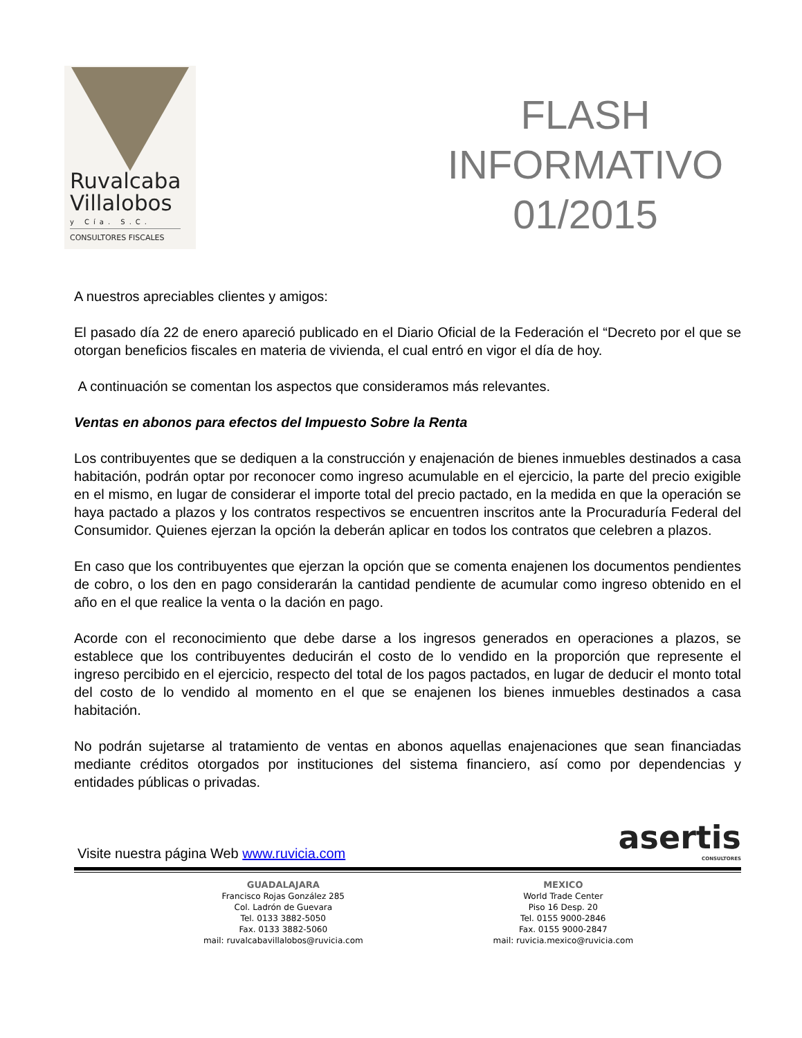Ruvalcaba
Villalobos
y Cía. S.C.
CONSULTORES FISCALES
FLASH
INFORMATIVO
01/2015
A nuestros apreciables clientes y amigos:
El pasado día 22 de enero apareció publicado en el Diario Oficial de la Federación el “Decreto por el que se otorgan beneficios fiscales en materia de vivienda, el cual entró en vigor el día de hoy.
A continuación se comentan los aspectos que consideramos más relevantes.
Ventas en abonos para efectos del Impuesto Sobre la Renta
Los contribuyentes que se dediquen a la construcción y enajenación de bienes inmuebles destinados a casa habitación, podrán optar por reconocer como ingreso acumulable en el ejercicio, la parte del precio exigible en el mismo, en lugar de considerar el importe total del precio pactado, en la medida en que la operación se haya pactado a plazos y los contratos respectivos se encuentren inscritos ante la Procuraduría Federal del Consumidor. Quienes ejerzan la opción la deberán aplicar en todos los contratos que celebren a plazos.
En caso que los contribuyentes que ejerzan la opción que se comenta enajenen los documentos pendientes de cobro, o los den en pago considerarán la cantidad pendiente de acumular como ingreso obtenido en el año en el que realice la venta o la dación en pago.
Acorde con el reconocimiento que debe darse a los ingresos generados en operaciones a plazos, se establece que los contribuyentes deducirán el costo de lo vendido en la proporción que represente el ingreso percibido en el ejercicio, respecto del total de los pagos pactados, en lugar de deducir el monto total del costo de lo vendido al momento en el que se enajenen los bienes inmuebles destinados a casa habitación.
No podrán sujetarse al tratamiento de ventas en abonos aquellas enajenaciones que sean financiadas mediante créditos otorgados por instituciones del sistema financiero, así como por dependencias y entidades públicas o privadas.
Visite nuestra página Web www.ruvicia.com
asertis
CONSULTORES
GUADALAJARA
Francisco Rojas González 285
Col. Ladrón de Guevara
Tel. 0133 3882-5050
Fax. 0133 3882-5060
mail: ruvalcabavillalobos@ruvicia.com
MEXICO
World Trade Center
Piso 16 Desp. 20
Tel. 0155 9000-2846
Fax. 0155 9000-2847
mail: ruvicia.mexico@ruvicia.com